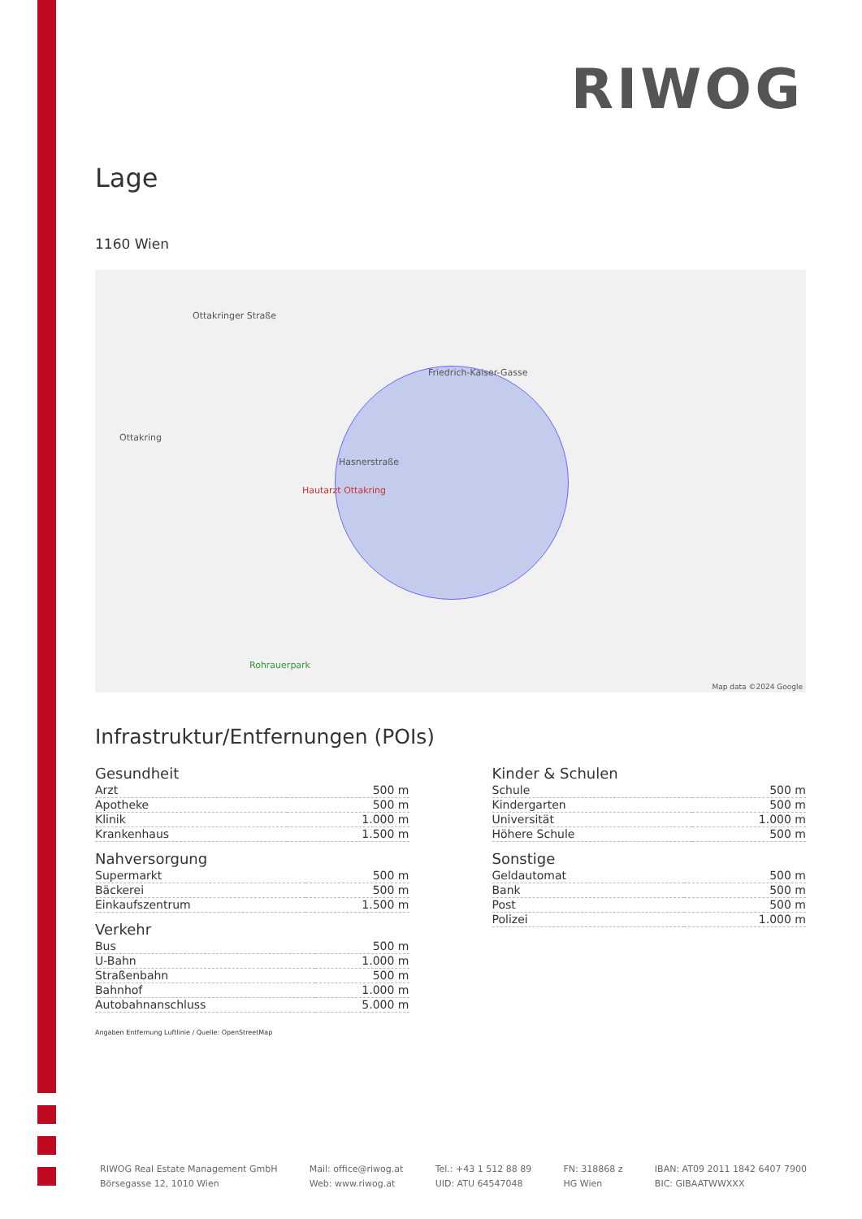RIWOG
Lage
1160 Wien
Ottakringer Straße
Friedrich-Kaiser-Gasse
Hasnerstraße
Hautarzt Ottakring
Ottakring
Rohrauerpark
Map data ©2024 Google
Infrastruktur/Entfernungen (POIs)
Gesundheit
| Arzt | 500 m |
| Apotheke | 500 m |
| Klinik | 1.000 m |
| Krankenhaus | 1.500 m |
Nahversorgung
| Supermarkt | 500 m |
| Bäckerei | 500 m |
| Einkaufszentrum | 1.500 m |
Verkehr
| Bus | 500 m |
| U-Bahn | 1.000 m |
| Straßenbahn | 500 m |
| Bahnhof | 1.000 m |
| Autobahnanschluss | 5.000 m |
Kinder & Schulen
| Schule | 500 m |
| Kindergarten | 500 m |
| Universität | 1.000 m |
| Höhere Schule | 500 m |
Sonstige
| Geldautomat | 500 m |
| Bank | 500 m |
| Post | 500 m |
| Polizei | 1.000 m |
Angaben Entfernung Luftlinie / Quelle: OpenStreetMap
RIWOG Real Estate Management GmbH
Börsegasse 12, 1010 Wien
Mail: office@riwog.at
Web: www.riwog.at
Tel.: +43 1 512 88 89
UID: ATU 64547048
FN: 318868 z
HG Wien
IBAN: AT09 2011 1842 6407 7900
BIC: GIBAATWWXXX